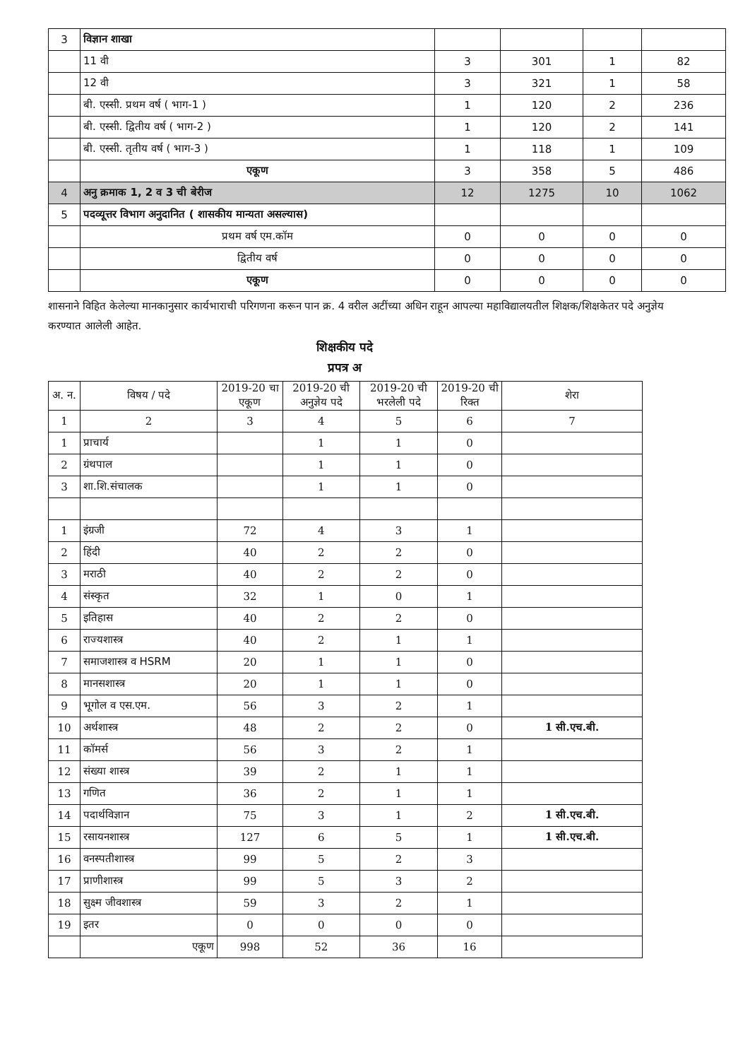| 3 | विज्ञान शाखा | | | | |
| | 11 वी | 3 | 301 | 1 | 82 |
| | 12 वी | 3 | 321 | 1 | 58 |
| | बी. एस्सी. प्रथम वर्ष ( भाग-1 ) | 1 | 120 | 2 | 236 |
| | बी. एस्सी. द्वितीय वर्ष ( भाग-2 ) | 1 | 120 | 2 | 141 |
| | बी. एस्सी. तृतीय वर्ष ( भाग-3 ) | 1 | 118 | 1 | 109 |
| | एकूण | 3 | 358 | 5 | 486 |
| 4 | अनु क्रमाक 1, 2 व 3 ची बेरीज | 12 | 1275 | 10 | 1062 |
| 5 | पदव्यूत्तर विभाग अनुदानित ( शासकीय मान्यता असल्यास) | | | | |
| | प्रथम वर्ष एम.कॉम | 0 | 0 | 0 | 0 |
| | द्वितीय वर्ष | 0 | 0 | 0 | 0 |
| | एकूण | 0 | 0 | 0 | 0 |
शासनाने विहित केलेल्या मानकानुसार कार्यभाराची परिगणना करून पान क्र. 4 वरील अटींच्या अधिन राहून आपल्या महाविद्यालयतील शिक्षक/शिक्षकेतर पदे अनुज्ञेय करण्यात आलेली आहेत.
शिक्षकीय पदे
प्रपत्र अ
| अ. न. | विषय / पदे | 2019-20 चा एकूण | 2019-20 ची अनुज्ञेय पदे | 2019-20 ची भरलेली पदे | 2019-20 ची रिक्त | शेरा |
| 1 | 2 | 3 | 4 | 5 | 6 | 7 |
| 1 | प्राचार्य | | 1 | 1 | 0 | |
| 2 | ग्रंथपाल | | 1 | 1 | 0 | |
| 3 | शा.शि.संचालक | | 1 | 1 | 0 | |
| 1 | इंग्रजी | 72 | 4 | 3 | 1 | |
| 2 | हिंदी | 40 | 2 | 2 | 0 | |
| 3 | मराठी | 40 | 2 | 2 | 0 | |
| 4 | संस्कृत | 32 | 1 | 0 | 1 | |
| 5 | इतिहास | 40 | 2 | 2 | 0 | |
| 6 | राज्यशास्त्र | 40 | 2 | 1 | 1 | |
| 7 | समाजशास्त्र व HSRM | 20 | 1 | 1 | 0 | |
| 8 | मानसशास्त्र | 20 | 1 | 1 | 0 | |
| 9 | भूगोल व एस.एम. | 56 | 3 | 2 | 1 | |
| 10 | अर्थशास्त्र | 48 | 2 | 2 | 0 | 1 सी.एच.बी. |
| 11 | कॉमर्स | 56 | 3 | 2 | 1 | |
| 12 | संख्या शास्त्र | 39 | 2 | 1 | 1 | |
| 13 | गणित | 36 | 2 | 1 | 1 | |
| 14 | पदार्थविज्ञान | 75 | 3 | 1 | 2 | 1 सी.एच.बी. |
| 15 | रसायनशास्त्र | 127 | 6 | 5 | 1 | 1 सी.एच.बी. |
| 16 | वनस्पतीशास्त्र | 99 | 5 | 2 | 3 | |
| 17 | प्राणीशास्त्र | 99 | 5 | 3 | 2 | |
| 18 | सुक्ष्म जीवशास्त्र | 59 | 3 | 2 | 1 | |
| 19 | इतर | 0 | 0 | 0 | 0 | |
| | एकूण | 998 | 52 | 36 | 16 | |